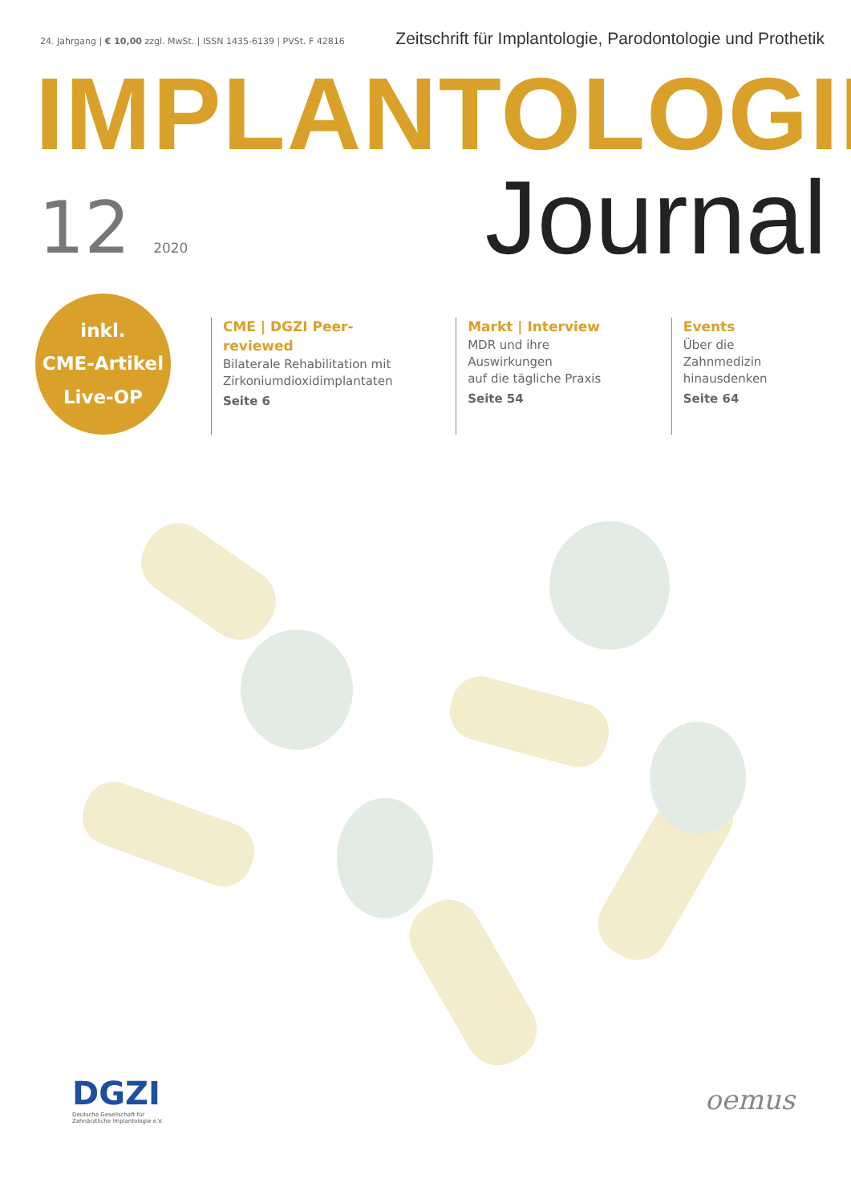24. Jahrgang | € 10,00 zzgl. MwSt. | ISSN 1435-6139 | PVSt. F 42816
Zeitschrift für Implantologie, Parodontologie und Prothetik
IMPLANTOLOGIE
12 2020
Journal
inkl.
CME-Artikel
Live-OP
CME | DGZI Peer-reviewed
Bilaterale Rehabilitation mit
Zirkoniumdioxidimplantaten
Seite 6
Markt | Interview
MDR und ihre Auswirkungen
auf die tägliche Praxis
Seite 54
Events
Über die Zahnmedizin
hinausdenken
Seite 64
DGZI
Deutsche Gesellschaft für
Zahnärztliche Implantologie e.V.
oemus